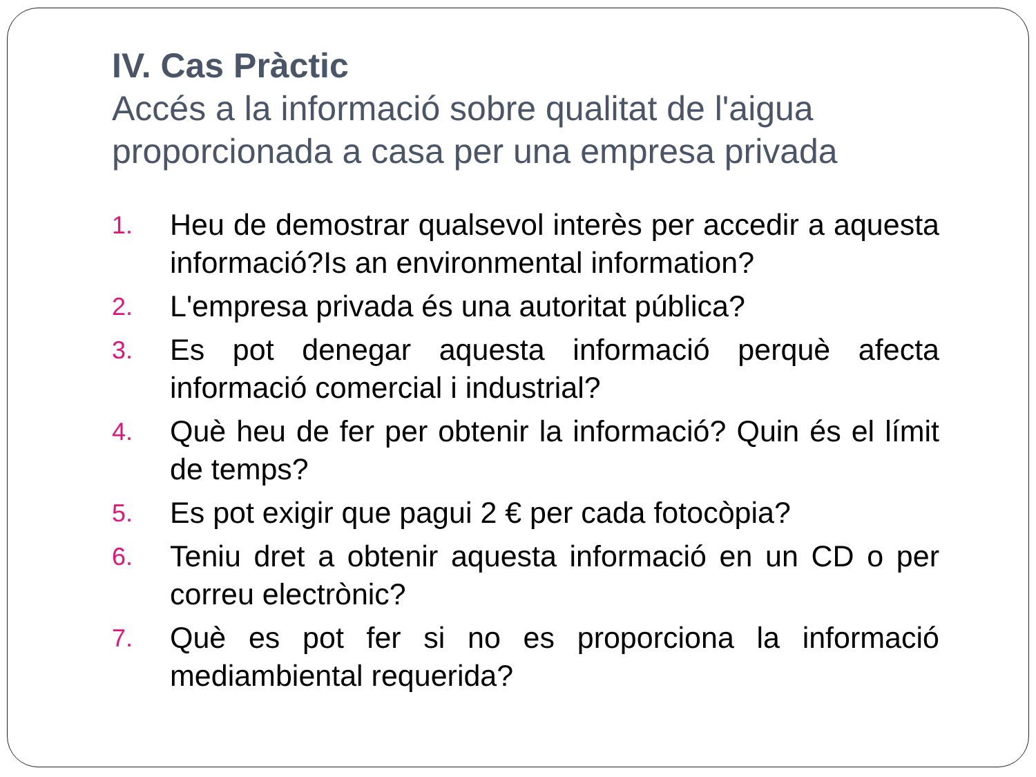IV. Cas Pràctic
Accés a la informació sobre qualitat de l'aigua proporcionada a casa per una empresa privada
1. Heu de demostrar qualsevol interès per accedir a aquesta informació?Is an environmental information?
2. L'empresa privada és una autoritat pública?
3. Es pot denegar aquesta informació perquè afecta informació comercial i industrial?
4. Què heu de fer per obtenir la informació? Quin és el límit de temps?
5. Es pot exigir que pagui 2 € per cada fotocòpia?
6. Teniu dret a obtenir aquesta informació en un CD o per correu electrònic?
7. Què es pot fer si no es proporciona la informació mediambiental requerida?